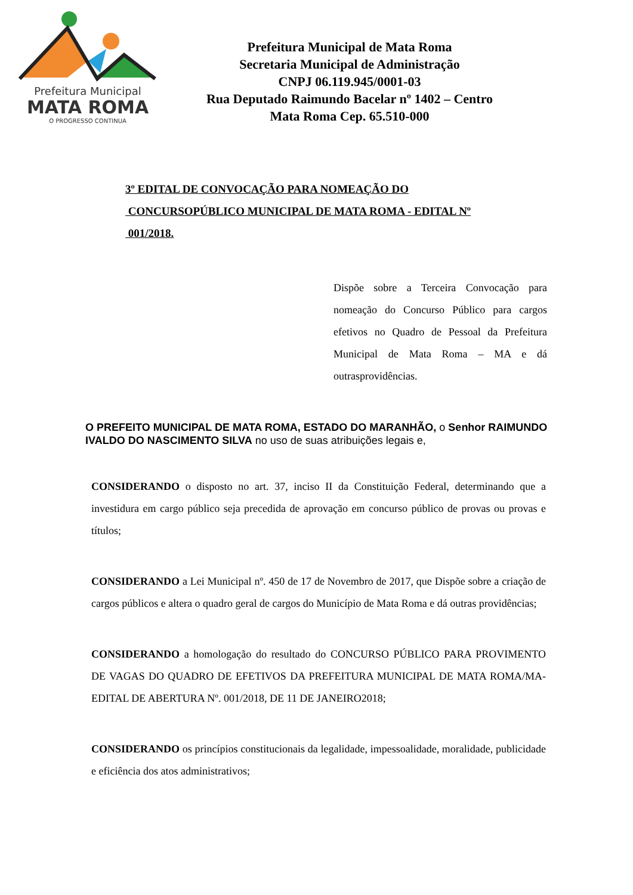Prefeitura Municipal
MATA ROMA
O PROGRESSO CONTINUA
Prefeitura Municipal de Mata Roma
Secretaria Municipal de Administração
CNPJ 06.119.945/0001-03
Rua Deputado Raimundo Bacelar nº 1402 – Centro
Mata Roma Cep. 65.510-000
3º EDITAL DE CONVOCAÇÃO PARA NOMEAÇÃO DO
CONCURSOPÚBLICO MUNICIPAL DE MATA ROMA - EDITAL Nº
001/2018.
Dispõe sobre a Terceira Convocação para nomeação do Concurso Público para cargos efetivos no Quadro de Pessoal da Prefeitura Municipal de Mata Roma – MA e dá outrasprovidências.
O PREFEITO MUNICIPAL DE MATA ROMA, ESTADO DO MARANHÃO, o Senhor RAIMUNDO IVALDO DO NASCIMENTO SILVA no uso de suas atribuições legais e,
CONSIDERANDO o disposto no art. 37, inciso II da Constituição Federal, determinando que a investidura em cargo público seja precedida de aprovação em concurso público de provas ou provas e títulos;
CONSIDERANDO a Lei Municipal nº. 450 de 17 de Novembro de 2017, que Dispõe sobre a criação de cargos públicos e altera o quadro geral de cargos do Município de Mata Roma e dá outras providências;
CONSIDERANDO a homologação do resultado do CONCURSO PÚBLICO PARA PROVIMENTO DE VAGAS DO QUADRO DE EFETIVOS DA PREFEITURA MUNICIPAL DE MATA ROMA/MA- EDITAL DE ABERTURA Nº. 001/2018, DE 11 DE JANEIRO2018;
CONSIDERANDO os princípios constitucionais da legalidade, impessoalidade, moralidade, publicidade e eficiência dos atos administrativos;